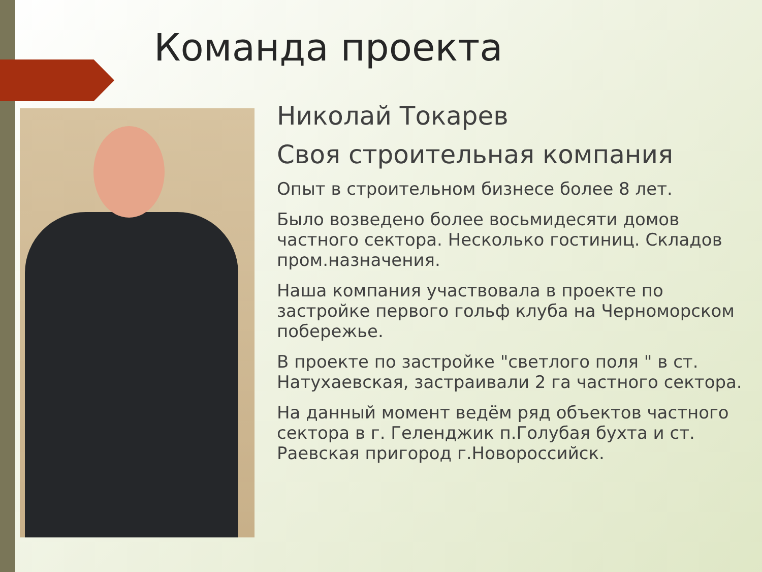Команда проекта
Николай Токарев
Своя строительная компания
Опыт в строительном бизнесе более 8 лет.
Было возведено более восьмидесяти домов частного сектора. Несколько гостиниц. Складов пром.назначения.
Наша компания участвовала в проекте по застройке первого гольф клуба на Черноморском побережье.
В проекте по застройке "светлого поля " в ст. Натухаевская, застраивали 2 га частного сектора.
На данный момент ведём ряд объектов частного сектора в г. Геленджик п.Голубая бухта и ст. Раевская пригород г.Новороссийск.